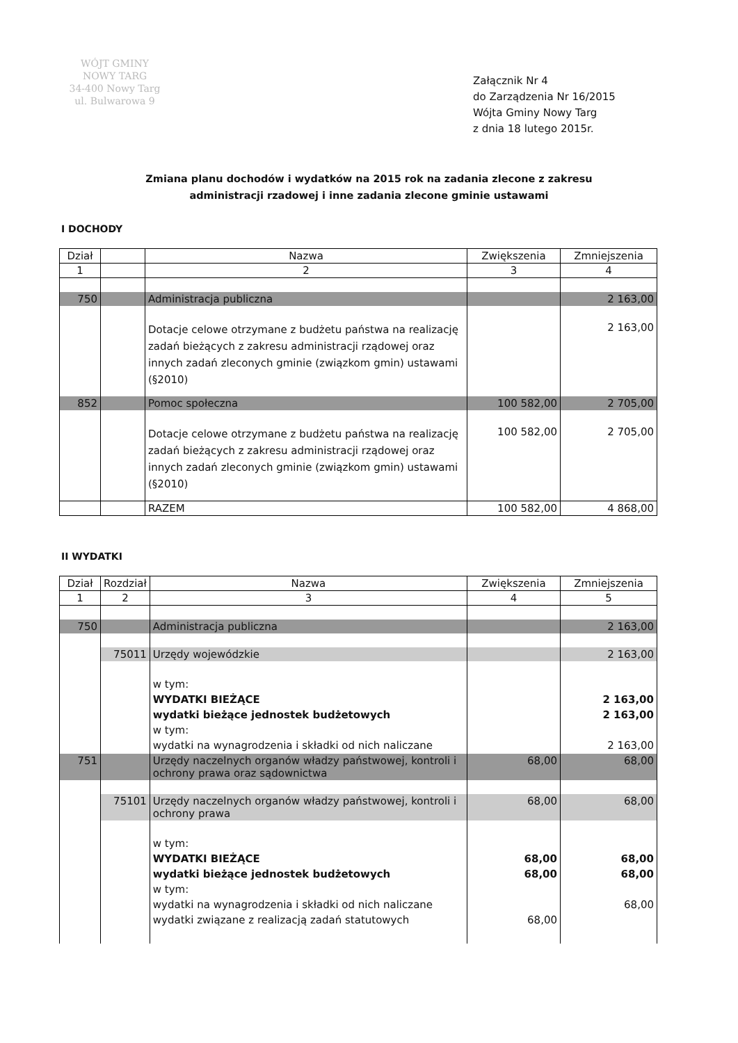WÓJT GMINY
NOWY TARG
34-400 Nowy Targ
ul. Bulwarowa 9
Załącznik Nr 4
do Zarządzenia Nr 16/2015
Wójta Gminy Nowy Targ
z dnia 18 lutego 2015r.
Zmiana planu dochodów i wydatków na 2015 rok na zadania zlecone z zakresu
administracji rzadowej i inne zadania zlecone gminie ustawami
I DOCHODY
| Dział | | Nazwa | Zwiększenia | Zmniejszenia |
| --- | --- | --- | --- | --- |
| 1 | | 2 | 3 | 4 |
| 750 | | Administracja publiczna | | 2 163,00 |
| | | Dotacje celowe otrzymane z budżetu państwa na realizację zadań bieżących z zakresu administracji rządowej oraz innych zadań zleconych gminie (związkom gmin) ustawami (§2010) | | 2 163,00 |
| 852 | | Pomoc społeczna | 100 582,00 | 2 705,00 |
| | | Dotacje celowe otrzymane z budżetu państwa na realizację zadań bieżących z zakresu administracji rządowej oraz innych zadań zleconych gminie (związkom gmin) ustawami (§2010) | 100 582,00 | 2 705,00 |
| | | RAZEM | 100 582,00 | 4 868,00 |
II WYDATKI
| Dział | Rozdział | Nazwa | Zwiększenia | Zmniejszenia |
| --- | --- | --- | --- | --- |
| 1 | 2 | 3 | 4 | 5 |
| 750 | | Administracja publiczna | | 2 163,00 |
| | 75011 | Urzędy wojewódzkie | | 2 163,00 |
| | | w tym: WYDATKI BIEŻĄCE wydatki bieżące jednostek budżetowych w tym: wydatki na wynagrodzenia i składki od nich naliczane | | 2 163,00 2 163,00 2 163,00 |
| 751 | | Urzędy naczelnych organów władzy państwowej, kontroli i ochrony prawa oraz sądownictwa | 68,00 | 68,00 |
| | 75101 | Urzędy naczelnych organów władzy państwowej, kontroli i ochrony prawa | 68,00 | 68,00 |
| | | w tym: WYDATKI BIEŻĄCE wydatki bieżące jednostek budżetowych w tym: wydatki na wynagrodzenia i składki od nich naliczane wydatki związane z realizacją zadań statutowych | 68,00 68,00 68,00 | 68,00 68,00 68,00 |